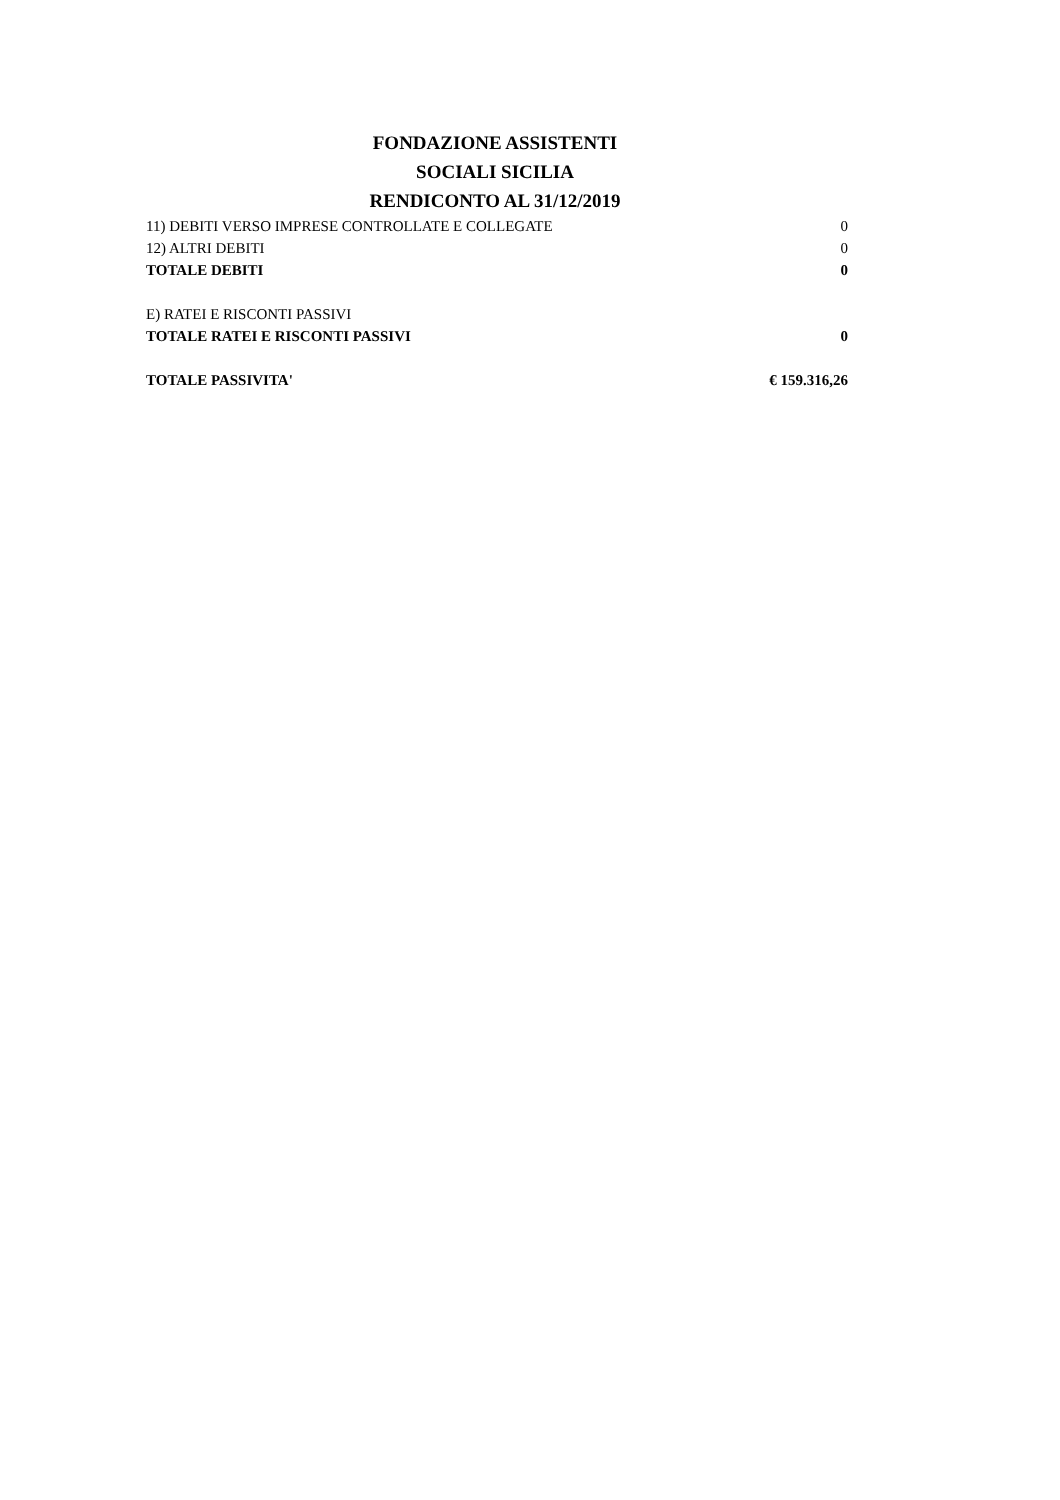FONDAZIONE ASSISTENTI
SOCIALI SICILIA
RENDICONTO AL 31/12/2019
| 11) DEBITI VERSO IMPRESE CONTROLLATE E COLLEGATE | 0 |
| 12) ALTRI DEBITI | 0 |
| TOTALE DEBITI | 0 |
| E) RATEI E RISCONTI PASSIVI | |
| TOTALE RATEI E RISCONTI PASSIVI | 0 |
| TOTALE PASSIVITA' | € 159.316,26 |